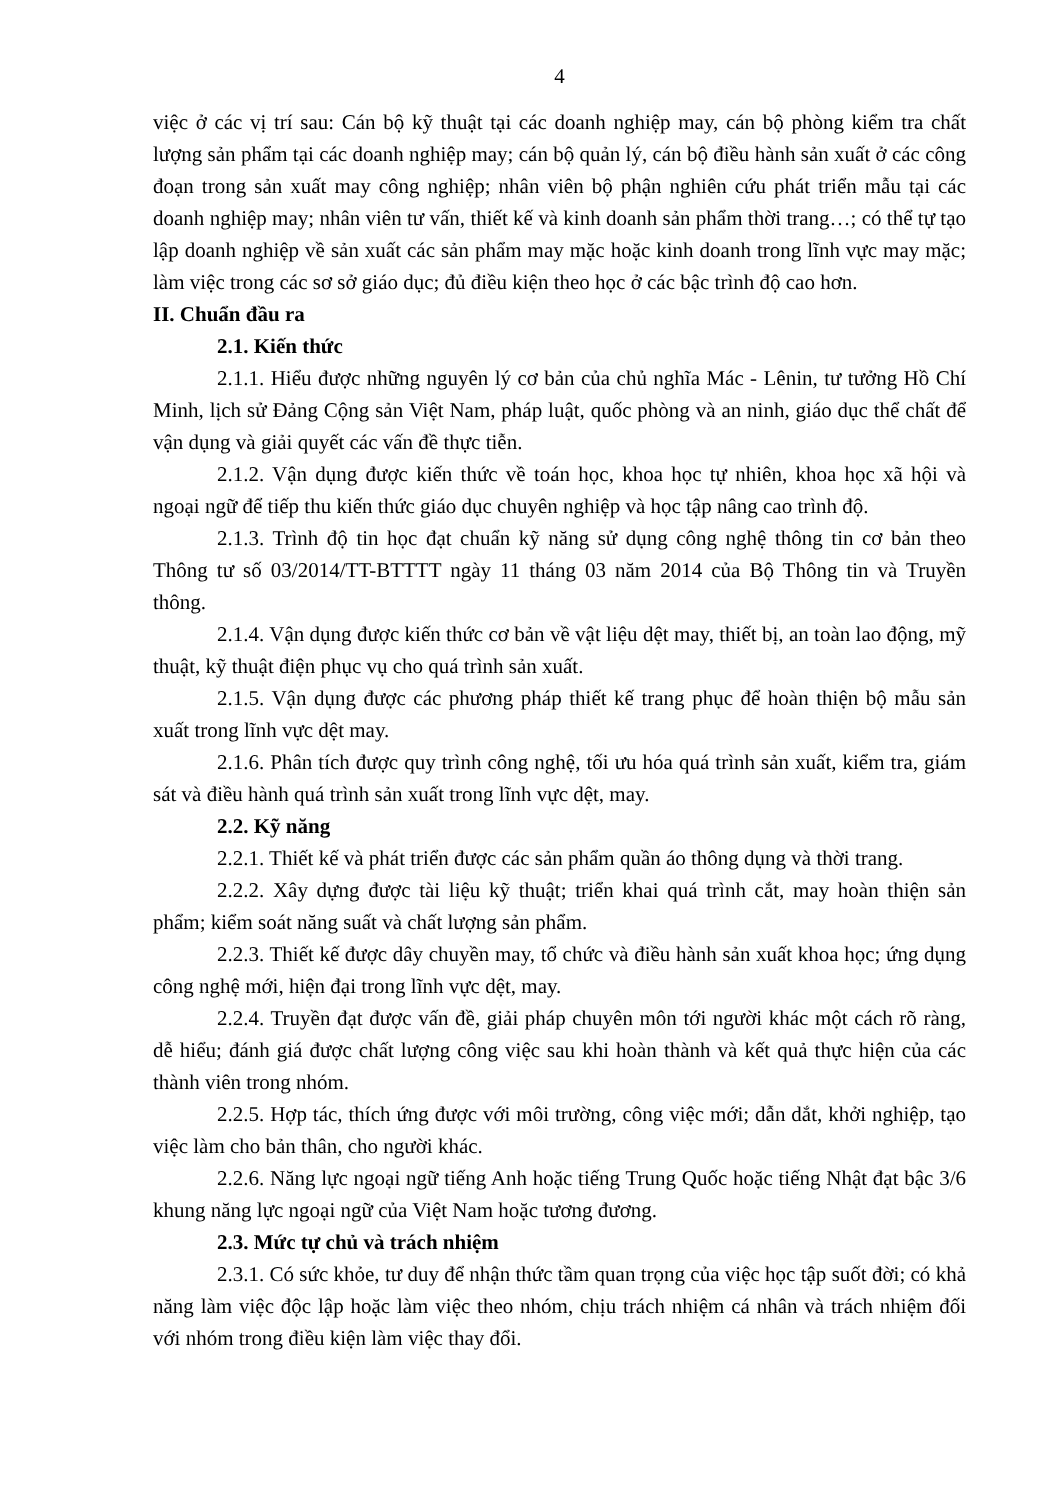4
việc ở các vị trí sau: Cán bộ kỹ thuật tại các doanh nghiệp may, cán bộ phòng kiểm tra chất lượng sản phẩm tại các doanh nghiệp may; cán bộ quản lý, cán bộ điều hành sản xuất ở các công đoạn trong sản xuất may công nghiệp; nhân viên bộ phận nghiên cứu phát triển mẫu tại các doanh nghiệp may; nhân viên tư vấn, thiết kế và kinh doanh sản phẩm thời trang…; có thể tự tạo lập doanh nghiệp về sản xuất các sản phẩm may mặc hoặc kinh doanh trong lĩnh vực may mặc; làm việc trong các sơ sở giáo dục; đủ điều kiện theo học ở các bậc trình độ cao hơn.
II. Chuẩn đầu ra
2.1. Kiến thức
2.1.1. Hiểu được những nguyên lý cơ bản của chủ nghĩa Mác - Lênin, tư tưởng Hồ Chí Minh, lịch sử Đảng Cộng sản Việt Nam, pháp luật, quốc phòng và an ninh, giáo dục thể chất để vận dụng và giải quyết các vấn đề thực tiễn.
2.1.2. Vận dụng được kiến thức về toán học, khoa học tự nhiên, khoa học xã hội và ngoại ngữ để tiếp thu kiến thức giáo dục chuyên nghiệp và học tập nâng cao trình độ.
2.1.3. Trình độ tin học đạt chuẩn kỹ năng sử dụng công nghệ thông tin cơ bản theo Thông tư số 03/2014/TT-BTTTT ngày 11 tháng 03 năm 2014 của Bộ Thông tin và Truyền thông.
2.1.4. Vận dụng được kiến thức cơ bản về vật liệu dệt may, thiết bị, an toàn lao động, mỹ thuật, kỹ thuật điện phục vụ cho quá trình sản xuất.
2.1.5. Vận dụng được các phương pháp thiết kế trang phục để hoàn thiện bộ mẫu sản xuất trong lĩnh vực dệt may.
2.1.6. Phân tích được quy trình công nghệ, tối ưu hóa quá trình sản xuất, kiểm tra, giám sát và điều hành quá trình sản xuất trong lĩnh vực dệt, may.
2.2. Kỹ năng
2.2.1. Thiết kế và phát triển được các sản phẩm quần áo thông dụng và thời trang.
2.2.2. Xây dựng được tài liệu kỹ thuật; triển khai quá trình cắt, may hoàn thiện sản phẩm; kiểm soát năng suất và chất lượng sản phẩm.
2.2.3. Thiết kế được dây chuyền may, tổ chức và điều hành sản xuất khoa học; ứng dụng công nghệ mới, hiện đại trong lĩnh vực dệt, may.
2.2.4. Truyền đạt được vấn đề, giải pháp chuyên môn tới người khác một cách rõ ràng, dễ hiểu; đánh giá được chất lượng công việc sau khi hoàn thành và kết quả thực hiện của các thành viên trong nhóm.
2.2.5. Hợp tác, thích ứng được với môi trường, công việc mới; dẫn dắt, khởi nghiệp, tạo việc làm cho bản thân, cho người khác.
2.2.6. Năng lực ngoại ngữ tiếng Anh hoặc tiếng Trung Quốc hoặc tiếng Nhật đạt bậc 3/6 khung năng lực ngoại ngữ của Việt Nam hoặc tương đương.
2.3. Mức tự chủ và trách nhiệm
2.3.1. Có sức khỏe, tư duy để nhận thức tầm quan trọng của việc học tập suốt đời; có khả năng làm việc độc lập hoặc làm việc theo nhóm, chịu trách nhiệm cá nhân và trách nhiệm đối với nhóm trong điều kiện làm việc thay đổi.